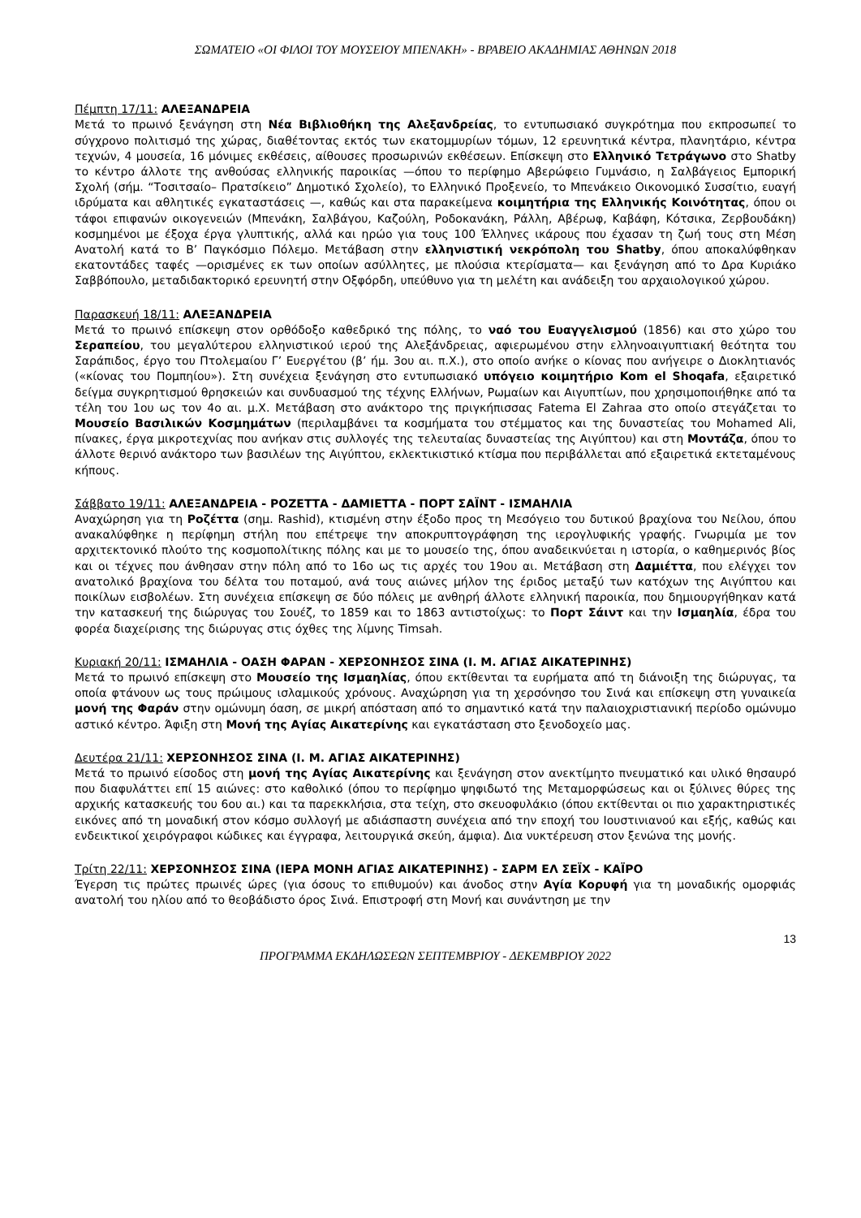ΣΩΜΑΤΕΙΟ «ΟΙ ΦΙΛΟΙ ΤΟΥ ΜΟΥΣΕΙΟΥ ΜΠΕΝΑΚΗ» - ΒΡΑΒΕΙΟ ΑΚΑΔΗΜΙΑΣ ΑΘΗΝΩΝ 2018
Πέμπτη 17/11: ΑΛΕΞΑΝΔΡΕΙΑ
Μετά το πρωινό ξενάγηση στη Νέα Βιβλιοθήκη της Αλεξανδρείας, το εντυπωσιακό συγκρότημα που εκπροσωπεί το σύγχρονο πολιτισμό της χώρας, διαθέτοντας εκτός των εκατομμυρίων τόμων, 12 ερευνητικά κέντρα, πλανητάριο, κέντρα τεχνών, 4 μουσεία, 16 μόνιμες εκθέσεις, αίθουσες προσωρινών εκθέσεων. Επίσκεψη στο Ελληνικό Τετράγωνο στο Shatby το κέντρο άλλοτε της ανθούσας ελληνικής παροικίας —όπου το περίφημο Αβερώφειο Γυμνάσιο, η Σαλβάγειος Εμπορική Σχολή (σήμ. “Τοσιτσαίο– Πρατσίκειο” Δημοτικό Σχολείο), το Ελληνικό Προξενείο, το Μπενάκειο Οικονομικό Συσσίτιο, ευαγή ιδρύματα και αθλητικές εγκαταστάσεις —, καθώς και στα παρακείμενα κοιμητήρια της Ελληνικής Κοινότητας, όπου οι τάφοι επιφανών οικογενειών (Μπενάκη, Σαλβάγου, Καζούλη, Ροδοκανάκη, Ράλλη, Αβέρωφ, Καβάφη, Κότσικα, Ζερβουδάκη) κοσμημένοι με έξοχα έργα γλυπτικής, αλλά και ηρώο για τους 100 Έλληνες ικάρους που έχασαν τη ζωή τους στη Μέση Ανατολή κατά το Β’ Παγκόσμιο Πόλεμο. Μετάβαση στην ελληνιστική νεκρόπολη του Shatby, όπου αποκαλύφθηκαν εκατοντάδες ταφές —ορισμένες εκ των οποίων ασύλλητες, με πλούσια κτερίσματα— και ξενάγηση από το Δρα Κυριάκο Σαββόπουλο, μεταδιδακτορικό ερευνητή στην Οξφόρδη, υπεύθυνο για τη μελέτη και ανάδειξη του αρχαιολογικού χώρου.
Παρασκευή 18/11: ΑΛΕΞΑΝΔΡΕΙΑ
Μετά το πρωινό επίσκεψη στον ορθόδοξο καθεδρικό της πόλης, το ναό του Ευαγγελισμού (1856) και στο χώρο του Σεραπείου, του μεγαλύτερου ελληνιστικού ιερού της Αλεξάνδρειας, αφιερωμένου στην ελληνοαιγυπτιακή θεότητα του Σαράπιδος, έργο του Πτολεμαίου Γ’ Ευεργέτου (β’ ήμ. 3ου αι. π.Χ.), στο οποίο ανήκε ο κίονας που ανήγειρε ο Διοκλητιανός («κίονας του Πομπηίου»). Στη συνέχεια ξενάγηση στο εντυπωσιακό υπόγειο κοιμητήριο Kom el Shoqafa, εξαιρετικό δείγμα συγκρητισμού θρησκειών και συνδυασμού της τέχνης Ελλήνων, Ρωμαίων και Αιγυπτίων, που χρησιμοποιήθηκε από τα τέλη του 1ου ως τον 4ο αι. μ.Χ. Μετάβαση στο ανάκτορο της πριγκήπισσας Fatema El Zahraa στο οποίο στεγάζεται το Μουσείο Βασιλικών Κοσμημάτων (περιλαμβάνει τα κοσμήματα του στέμματος και της δυναστείας του Mohamed Ali, πίνακες, έργα μικροτεχνίας που ανήκαν στις συλλογές της τελευταίας δυναστείας της Αιγύπτου) και στη Μοντάζα, όπου το άλλοτε θερινό ανάκτορο των βασιλέων της Αιγύπτου, εκλεκτικιστικό κτίσμα που περιβάλλεται από εξαιρετικά εκτεταμένους κήπους.
Σάββατο 19/11: ΑΛΕΞΑΝΔΡΕΙΑ - ΡΟΖΕΤΤΑ - ΔΑΜΙΕΤΤΑ - ΠΟΡΤ ΣΑΪΝΤ - ΙΣΜΑΗΛΙΑ
Αναχώρηση για τη Ροζέττα (σημ. Rashid), κτισμένη στην έξοδο προς τη Μεσόγειο του δυτικού βραχίονα του Νείλου, όπου ανακαλύφθηκε η περίφημη στήλη που επέτρεψε την αποκρυπτογράφηση της ιερογλυφικής γραφής. Γνωριμία με τον αρχιτεκτονικό πλούτο της κοσμοπολίτικης πόλης και με το μουσείο της, όπου αναδεικνύεται η ιστορία, ο καθημερινός βίος και οι τέχνες που άνθησαν στην πόλη από το 16ο ως τις αρχές του 19ου αι. Μετάβαση στη Δαμιέττα, που ελέγχει τον ανατολικό βραχίονα του δέλτα του ποταμού, ανά τους αιώνες μήλον της έριδος μεταξύ των κατόχων της Αιγύπτου και ποικίλων εισβολέων. Στη συνέχεια επίσκεψη σε δύο πόλεις με ανθηρή άλλοτε ελληνική παροικία, που δημιουργήθηκαν κατά την κατασκευή της διώρυγας του Σουέζ, το 1859 και το 1863 αντιστοίχως: το Πορτ Σάιντ και την Ισμαηλία, έδρα του φορέα διαχείρισης της διώρυγας στις όχθες της λίμνης Timsah.
Κυριακή 20/11: ΙΣΜΑΗΛΙΑ - ΟΑΣΗ ΦΑΡΑΝ - ΧΕΡΣΟΝΗΣΟΣ ΣΙΝΑ (Ι. Μ. ΑΓΙΑΣ ΑΙΚΑΤΕΡΙΝΗΣ)
Μετά το πρωινό επίσκεψη στο Μουσείο της Ισμαηλίας, όπου εκτίθενται τα ευρήματα από τη διάνοιξη της διώρυγας, τα οποία φτάνουν ως τους πρώιμους ισλαμικούς χρόνους. Αναχώρηση για τη χερσόνησο του Σινά και επίσκεψη στη γυναικεία μονή της Φαράν στην ομώνυμη όαση, σε μικρή απόσταση από το σημαντικό κατά την παλαιοχριστιανική περίοδο ομώνυμο αστικό κέντρο. Άφιξη στη Μονή της Αγίας Αικατερίνης και εγκατάσταση στο ξενοδοχείο μας.
Δευτέρα 21/11: ΧΕΡΣΟΝΗΣΟΣ ΣΙΝΑ (Ι. Μ. ΑΓΙΑΣ ΑΙΚΑΤΕΡΙΝΗΣ)
Μετά το πρωινό είσοδος στη μονή της Αγίας Αικατερίνης και ξενάγηση στον ανεκτίμητο πνευματικό και υλικό θησαυρό που διαφυλάττει επί 15 αιώνες: στο καθολικό (όπου το περίφημο ψηφιδωτό της Μεταμορφώσεως και οι ξύλινες θύρες της αρχικής κατασκευής του 6ου αι.) και τα παρεκκλήσια, στα τείχη, στο σκευοφυλάκιο (όπου εκτίθενται οι πιο χαρακτηριστικές εικόνες από τη μοναδική στον κόσμο συλλογή με αδιάσπαστη συνέχεια από την εποχή του Ιουστινιανού και εξής, καθώς και ενδεικτικοί χειρόγραφοι κώδικες και έγγραφα, λειτουργικά σκεύη, άμφια). Δια νυκτέρευση στον ξενώνα της μονής.
Τρίτη 22/11: ΧΕΡΣΟΝΗΣΟΣ ΣΙΝΑ (ΙΕΡΑ ΜΟΝΗ ΑΓΙΑΣ ΑΙΚΑΤΕΡΙΝΗΣ) - ΣΑΡΜ ΕΛ ΣΕΪΧ - ΚΑΪΡΟ
Έγερση τις πρώτες πρωινές ώρες (για όσους το επιθυμούν) και άνοδος στην Αγία Κορυφή για τη μοναδικής ομορφιάς ανατολή του ηλίου από το θεοβάδιστο όρος Σινά. Επιστροφή στη Μονή και συνάντηση με την
13
ΠΡΟΓΡΑΜΜΑ ΕΚΔΗΛΩΣΕΩΝ ΣΕΠΤΕΜΒΡΙΟΥ - ΔΕΚΕΜΒΡΙΟΥ 2022